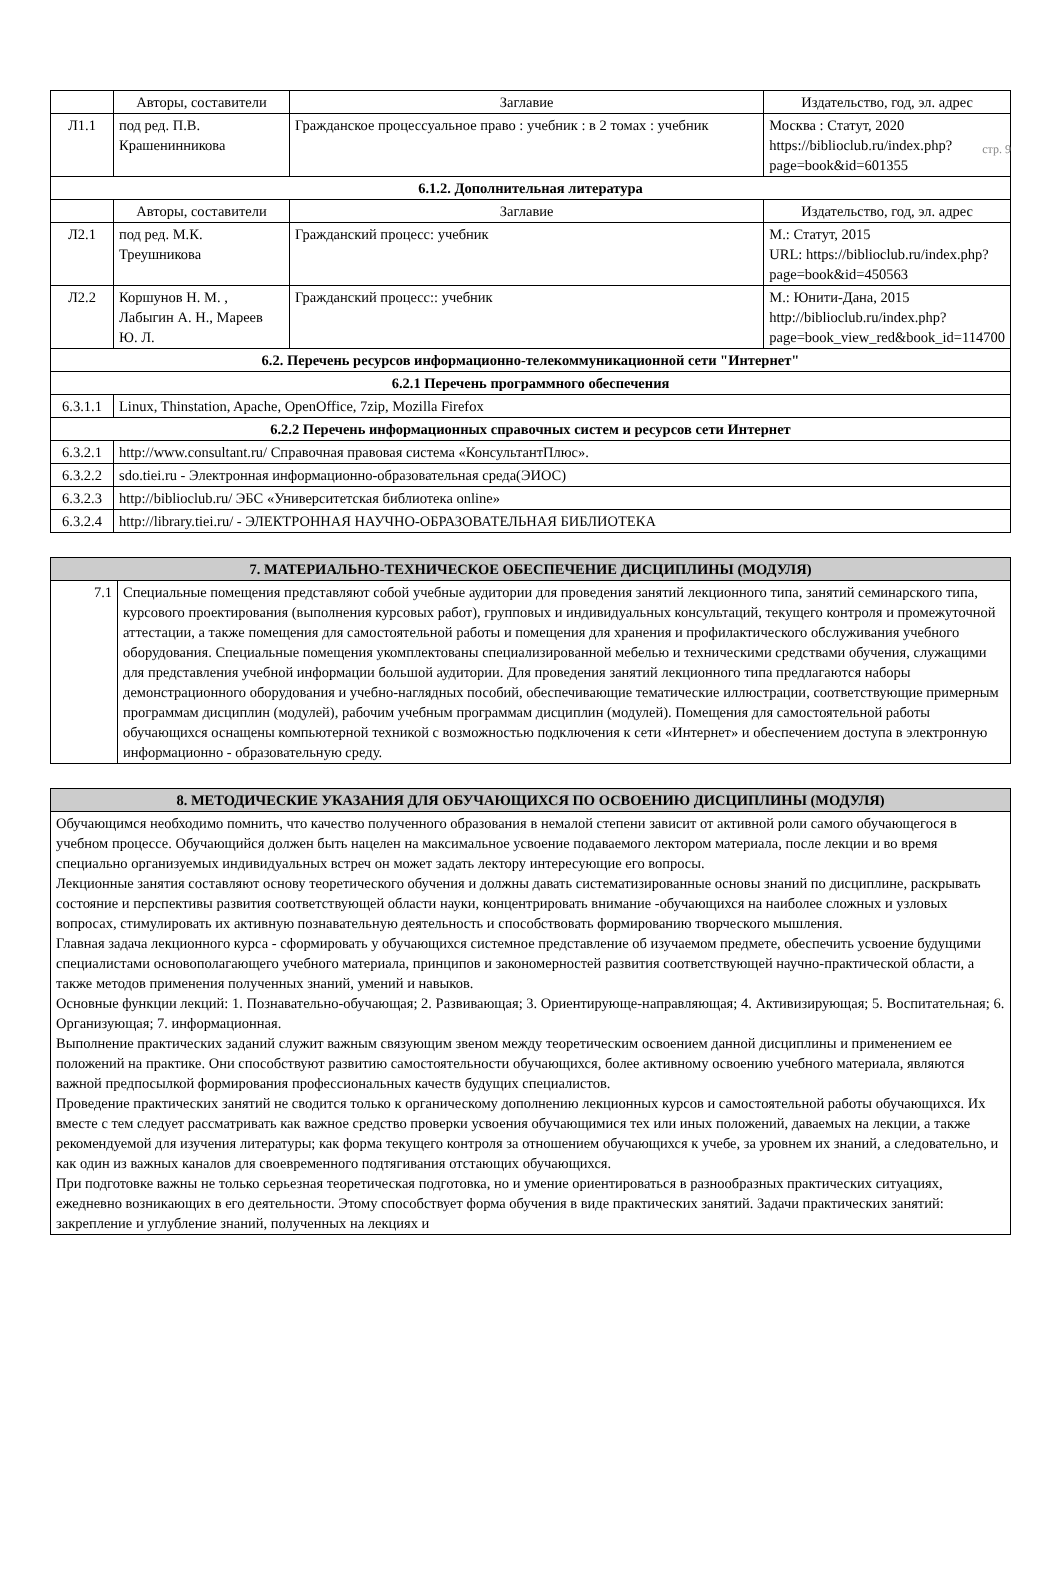стр. 9
| | Авторы, составители | Заглавие | Издательство, год, эл. адрес |
| Л1.1 | под ред. П.В. Крашенинникова | Гражданское процессуальное право : учебник : в 2 томах : учебник | Москва : Статут, 2020 https://biblioclub.ru/index.php?page=book&id=601355 |
| 6.1.2. Дополнительная литература | | | |
| | Авторы, составители | Заглавие | Издательство, год, эл. адрес |
| Л2.1 | под ред. М.К. Треушникова | Гражданский процесс: учебник | М.: Статут, 2015 URL: https://biblioclub.ru/index.php?page=book&id=450563 |
| Л2.2 | Коршунов Н. М. , Лабыгин А. Н., Мареев Ю. Л. | Гражданский процесс:: учебник | М.: Юнити-Дана, 2015 http://biblioclub.ru/index.php?page=book_view_red&book_id=114700 |
| 6.2. Перечень ресурсов информационно-телекоммуникационной сети "Интернет" | | | |
| 6.2.1 Перечень программного обеспечения | | | |
| 6.3.1.1 | Linux, Thinstation, Apache, OpenOffice, 7zip, Mozilla Firefox | | |
| 6.2.2 Перечень информационных справочных систем и ресурсов сети Интернет | | | |
| 6.3.2.1 | http://www.consultant.ru/ Справочная правовая система «КонсультантПлюс». | | |
| 6.3.2.2 | sdo.tiei.ru - Электронная информационно-образовательная среда(ЭИОС) | | |
| 6.3.2.3 | http://biblioclub.ru/ ЭБС «Университетская библиотека online» | | |
| 6.3.2.4 | http://library.tiei.ru/ - ЭЛЕКТРОННАЯ НАУЧНО-ОБРАЗОВАТЕЛЬНАЯ БИБЛИОТЕКА | | |
| 7. МАТЕРИАЛЬНО-ТЕХНИЧЕСКОЕ ОБЕСПЕЧЕНИЕ ДИСЦИПЛИНЫ (МОДУЛЯ) | |
| 7.1 | Специальные помещения представляют собой учебные аудитории для проведения занятий лекционного типа, занятий семинарского типа, курсового проектирования (выполнения курсовых работ), групповых и индивидуальных консультаций, текущего контроля и промежуточной аттестации, а также помещения для самостоятельной работы и помещения для хранения и профилактического обслуживания учебного оборудования. Специальные помещения укомплектованы специализированной мебелью и техническими средствами обучения, служащими для представления учебной информации большой аудитории. Для проведения занятий лекционного типа предлагаются наборы демонстрационного оборудования и учебно-наглядных пособий, обеспечивающие тематические иллюстрации, соответствующие примерным программам дисциплин (модулей), рабочим учебным программам дисциплин (модулей). Помещения для самостоятельной работы обучающихся оснащены компьютерной техникой с возможностью подключения к сети «Интернет» и обеспечением доступа в электронную информационно - образовательную среду. |
| 8. МЕТОДИЧЕСКИЕ УКАЗАНИЯ ДЛЯ ОБУЧАЮЩИХСЯ ПО ОСВОЕНИЮ ДИСЦИПЛИНЫ (МОДУЛЯ) |
| Обучающимся необходимо помнить, что качество полученного образования в немалой степени зависит от активной роли самого обучающегося в учебном процессе. Обучающийся должен быть нацелен на максимальное усвоение подаваемого лектором материала, после лекции и во время специально организуемых индивидуальных встреч он может задать лектору интересующие его вопросы. Лекционные занятия составляют основу теоретического обучения и должны давать систематизированные основы знаний по дисциплине, раскрывать состояние и перспективы развития соответствующей области науки, концентрировать внимание -обучающихся на наиболее сложных и узловых вопросах, стимулировать их активную познавательную деятельность и способствовать формированию творческого мышления. Главная задача лекционного курса - сформировать у обучающихся системное представление об изучаемом предмете, обеспечить усвоение будущими специалистами основополагающего учебного материала, принципов и закономерностей развития соответствующей научно-практической области, а также методов применения полученных знаний, умений и навыков. Основные функции лекций: 1. Познавательно-обучающая; 2. Развивающая; 3. Ориентирующе-направляющая; 4. Активизирующая; 5. Воспитательная; 6. Организующая; 7. информационная. Выполнение практических заданий служит важным связующим звеном между теоретическим освоением данной дисциплины и применением ее положений на практике. Они способствуют развитию самостоятельности обучающихся, более активному освоению учебного материала, являются важной предпосылкой формирования профессиональных качеств будущих специалистов. Проведение практических занятий не сводится только к органическому дополнению лекционных курсов и самостоятельной работы обучающихся. Их вместе с тем следует рассматривать как важное средство проверки усвоения обучающимися тех или иных положений, даваемых на лекции, а также рекомендуемой для изучения литературы; как форма текущего контроля за отношением обучающихся к учебе, за уровнем их знаний, а следовательно, и как один из важных каналов для своевременного подтягивания отстающих обучающихся. При подготовке важны не только серьезная теоретическая подготовка, но и умение ориентироваться в разнообразных практических ситуациях, ежедневно возникающих в его деятельности. Этому способствует форма обучения в виде практических занятий. Задачи практических занятий: закрепление и углубление знаний, полученных на лекциях и |